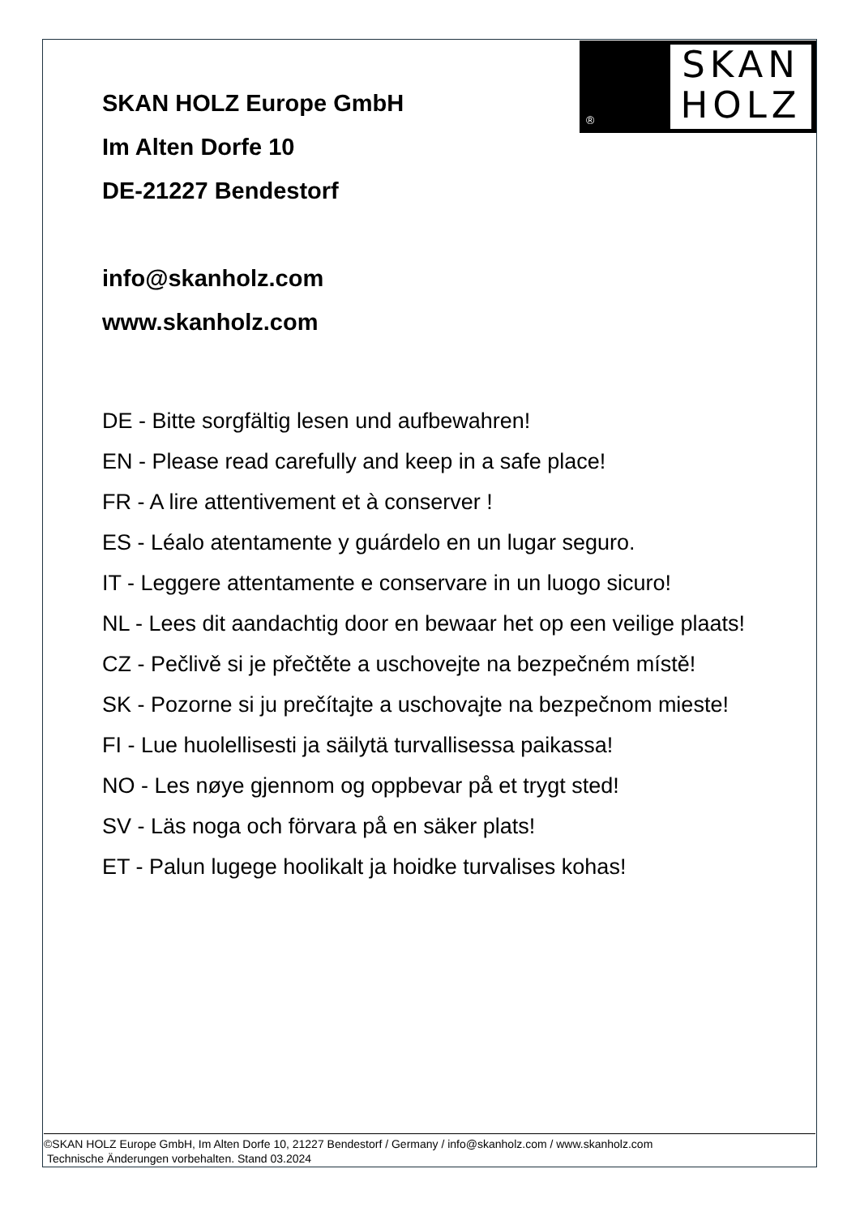SKAN
HOLZ
®
SKAN HOLZ Europe GmbH
Im Alten Dorfe 10
DE-21227 Bendestorf
info@skanholz.com
www.skanholz.com
DE - Bitte sorgfältig lesen und aufbewahren!
EN - Please read carefully and keep in a safe place!
FR - A lire attentivement et à conserver !
ES - Léalo atentamente y guárdelo en un lugar seguro.
IT - Leggere attentamente e conservare in un luogo sicuro!
NL - Lees dit aandachtig door en bewaar het op een veilige plaats!
CZ - Pečlivě si je přečtěte a uschovejte na bezpečném místě!
SK - Pozorne si ju prečítajte a uschovajte na bezpečnom mieste!
FI - Lue huolellisesti ja säilytä turvallisessa paikassa!
NO - Les nøye gjennom og oppbevar på et trygt sted!
SV - Läs noga och förvara på en säker plats!
ET - Palun lugege hoolikalt ja hoidke turvalises kohas!
©SKAN HOLZ Europe GmbH, Im Alten Dorfe 10, 21227 Bendestorf / Germany / info@skanholz.com / www.skanholz.com
Technische Änderungen vorbehalten. Stand 03.2024